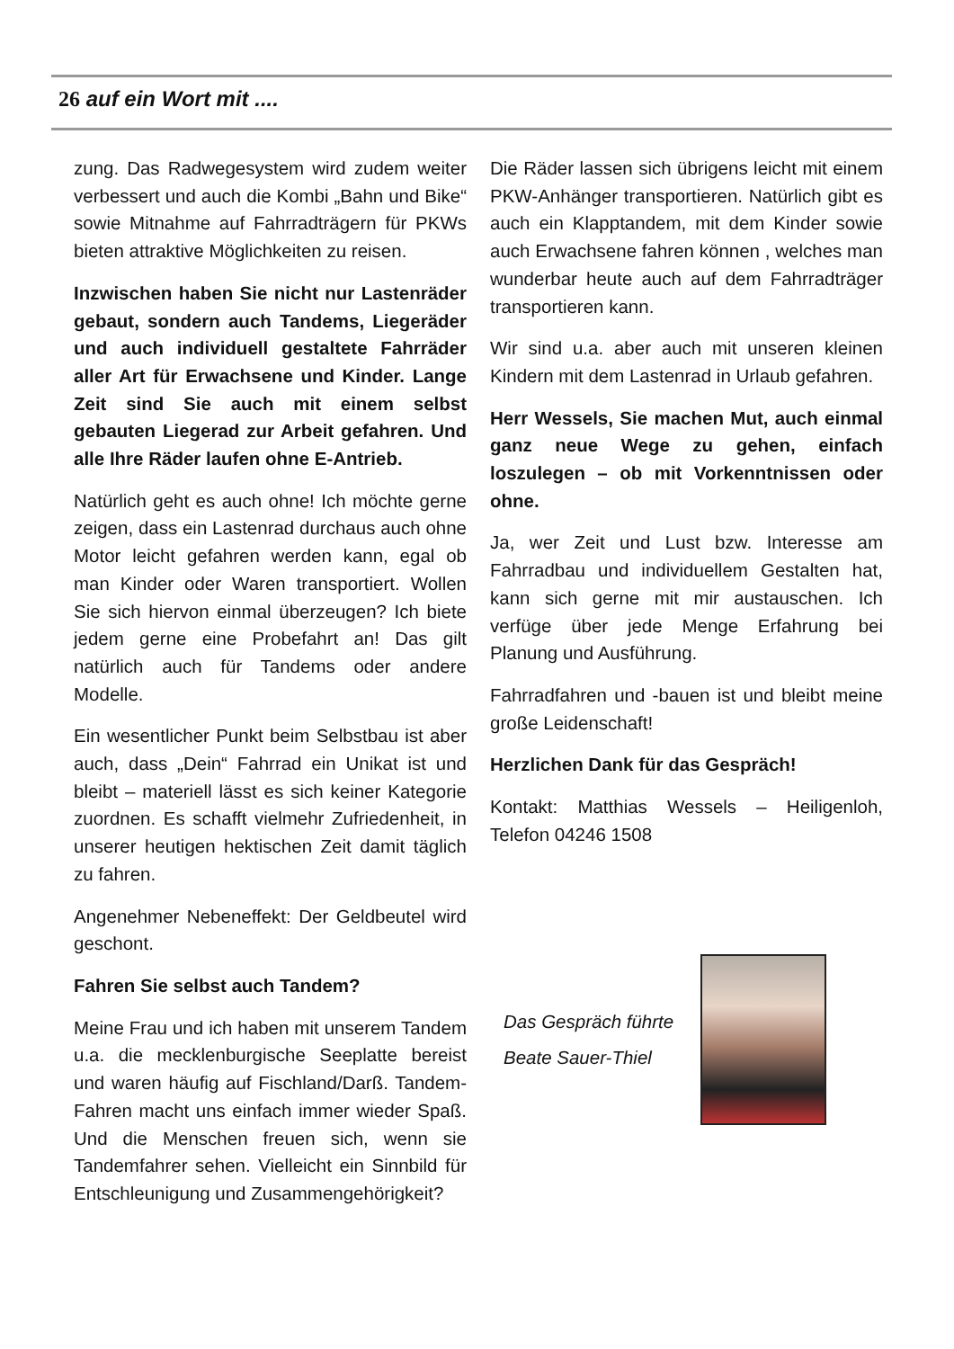26 auf ein Wort mit ....
zung. Das Radwegesystem wird zudem weiter verbessert und auch die Kombi „Bahn und Bike“ sowie Mitnahme auf Fahrradträgern für PKWs bieten attraktive Möglichkeiten zu reisen.
Inzwischen haben Sie nicht nur Lastenräder gebaut, sondern auch Tandems, Liegeräder und auch individuell gestaltete Fahrräder aller Art für Erwachsene und Kinder. Lange Zeit sind Sie auch mit einem selbst gebauten Liegerad zur Arbeit gefahren. Und alle Ihre Räder laufen ohne E-Antrieb.
Natürlich geht es auch ohne! Ich möchte gerne zeigen, dass ein Lastenrad durchaus auch ohne Motor leicht gefahren werden kann, egal ob man Kinder oder Waren transportiert. Wollen Sie sich hiervon einmal überzeugen? Ich biete jedem gerne eine Probefahrt an! Das gilt natürlich auch für Tandems oder andere Modelle.
Ein wesentlicher Punkt beim Selbstbau ist aber auch, dass „Dein“ Fahrrad ein Unikat ist und bleibt – materiell lässt es sich keiner Kategorie zuordnen. Es schafft vielmehr Zufriedenheit, in unserer heutigen hektischen Zeit damit täglich zu fahren.
Angenehmer Nebeneffekt: Der Geldbeutel wird geschont.
Fahren Sie selbst auch Tandem?
Meine Frau und ich haben mit unserem Tandem u.a. die mecklenburgische Seeplatte bereist und waren häufig auf Fischland/Darß. Tandem-Fahren macht uns einfach immer wieder Spaß. Und die Menschen freuen sich, wenn sie Tandemfahrer sehen. Vielleicht ein Sinnbild für Entschleunigung und Zusammengehörigkeit?
Die Räder lassen sich übrigens leicht mit einem PKW-Anhänger transportieren. Natürlich gibt es auch ein Klapptandem, mit dem Kinder sowie auch Erwachsene fahren können , welches man wunderbar heute auch auf dem Fahrradträger transportieren kann.
Wir sind u.a. aber auch mit unseren kleinen Kindern mit dem Lastenrad in Urlaub gefahren.
Herr Wessels, Sie machen Mut, auch einmal ganz neue Wege zu gehen, einfach loszulegen – ob mit Vorkenntnissen oder ohne.
Ja, wer Zeit und Lust bzw. Interesse am Fahrradbau und individuellem Gestalten hat, kann sich gerne mit mir austauschen. Ich verfüge über jede Menge Erfahrung bei Planung und Ausführung.
Fahrradfahren und -bauen ist und bleibt meine große Leidenschaft!
Herzlichen Dank für das Gespräch!
Kontakt: Matthias Wessels – Heiligenloh, Telefon 04246 1508
Das Gespräch führte
Beate Sauer-Thiel